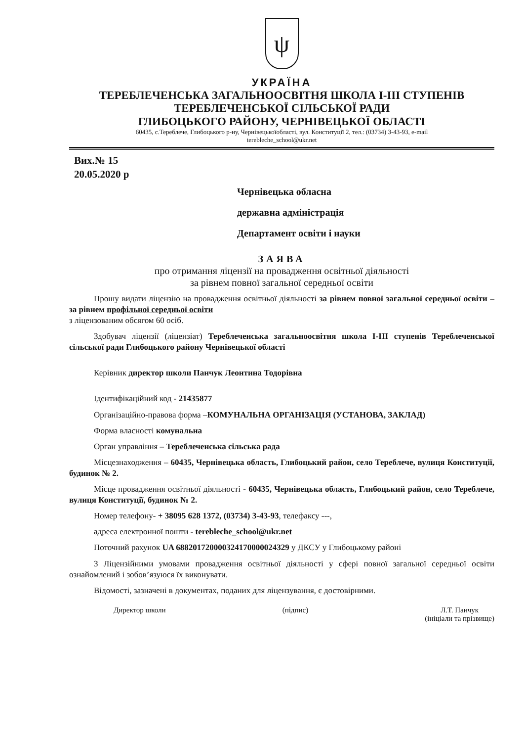ψ
УКРАЇНА
ТЕРЕБЛЕЧЕНСЬКА ЗАГАЛЬНООСВІТНЯ ШКОЛА І-ІІІ СТУПЕНІВ
ТЕРЕБЛЕЧЕНСЬКОЇ СІЛЬСЬКОЇ РАДИ
ГЛИБОЦЬКОГО РАЙОНУ, ЧЕРНІВЕЦЬКОЇ ОБЛАСТІ
60435, с.Тереблече, Глибоцького р-ну, Чернівецькоїобласті, вул. Конституції 2, тел.: (03734) 3-43-93, e-mail
terebleche_school@ukr.net
Вих.№ 15
20.05.2020 р
Чернівецька обласна
державна адміністрація
Департамент освіти і науки
ЗАЯВА
про отримання ліцензії на провадження освітньої діяльності
за рівнем повної загальної середньої освіти
Прошу видати ліцензію на провадження освітньої діяльності за рівнем повної загальної середньої освіти – за рівнем профільної середньої освіти
з ліцензованим обсягом 60 осіб.
Здобувач ліцензії (ліцензіат) Тереблеченська загальноосвітня школа І-ІІІ ступенів Тереблеченської сільської ради Глибоцького району Чернівецької області
Керівник директор школи Панчук Леонтина Тодорівна
Ідентифікаційний код - 21435877
Організаційно-правова форма –КОМУНАЛЬНА ОРГАНІЗАЦІЯ (УСТАНОВА, ЗАКЛАД)
Форма власності комунальна
Орган управління – Тереблеченська сільська рада
Місцезнаходження – 60435, Чернівецька область, Глибоцький район, село Тереблече, вулиця Конституції, будинок № 2.
Місце провадження освітньої діяльності - 60435, Чернівецька область, Глибоцький район, село Тереблече, вулиця Конституції, будинок № 2.
Номер телефону- + 38095 628 1372, (03734) 3-43-93, телефаксу ---,
адреса електронної пошти - terebleche_school@ukr.net
Поточний рахунок UA 688201720000324170000024329 у ДКСУ у Глибоцькому районі
З Ліцензійними умовами провадження освітньої діяльності у сфері повної загальної середньої освіти ознайомлений і зобов’язуюся їх виконувати.
Відомості, зазначені в документах, поданих для ліцензування, є достовірними.
Директор школи (підпис) Л.Т. Панчук
(ініціали та прізвище)